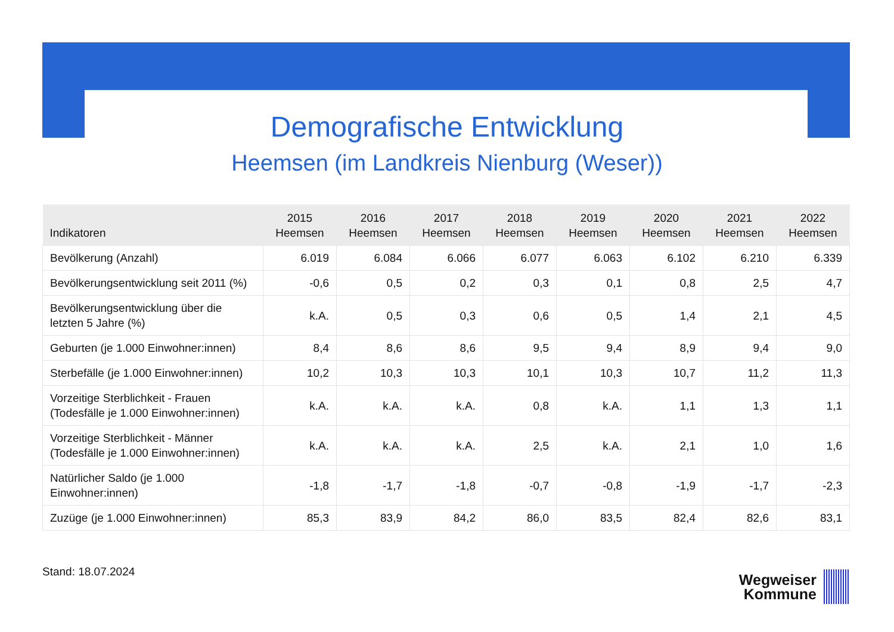Demografische Entwicklung
Heemsen (im Landkreis Nienburg (Weser))
| Indikatoren | 2015 Heemsen | 2016 Heemsen | 2017 Heemsen | 2018 Heemsen | 2019 Heemsen | 2020 Heemsen | 2021 Heemsen | 2022 Heemsen |
| --- | --- | --- | --- | --- | --- | --- | --- | --- |
| Bevölkerung (Anzahl) | 6.019 | 6.084 | 6.066 | 6.077 | 6.063 | 6.102 | 6.210 | 6.339 |
| Bevölkerungsentwicklung seit 2011 (%) | -0,6 | 0,5 | 0,2 | 0,3 | 0,1 | 0,8 | 2,5 | 4,7 |
| Bevölkerungsentwicklung über die letzten 5 Jahre (%) | k.A. | 0,5 | 0,3 | 0,6 | 0,5 | 1,4 | 2,1 | 4,5 |
| Geburten (je 1.000 Einwohner:innen) | 8,4 | 8,6 | 8,6 | 9,5 | 9,4 | 8,9 | 9,4 | 9,0 |
| Sterbefälle (je 1.000 Einwohner:innen) | 10,2 | 10,3 | 10,3 | 10,1 | 10,3 | 10,7 | 11,2 | 11,3 |
| Vorzeitige Sterblichkeit - Frauen (Todesfälle je 1.000 Einwohner:innen) | k.A. | k.A. | k.A. | 0,8 | k.A. | 1,1 | 1,3 | 1,1 |
| Vorzeitige Sterblichkeit - Männer (Todesfälle je 1.000 Einwohner:innen) | k.A. | k.A. | k.A. | 2,5 | k.A. | 2,1 | 1,0 | 1,6 |
| Natürlicher Saldo (je 1.000 Einwohner:innen) | -1,8 | -1,7 | -1,8 | -0,7 | -0,8 | -1,9 | -1,7 | -2,3 |
| Zuzüge (je 1.000 Einwohner:innen) | 85,3 | 83,9 | 84,2 | 86,0 | 83,5 | 82,4 | 82,6 | 83,1 |
Stand: 18.07.2024
Wegweiser
Kommune